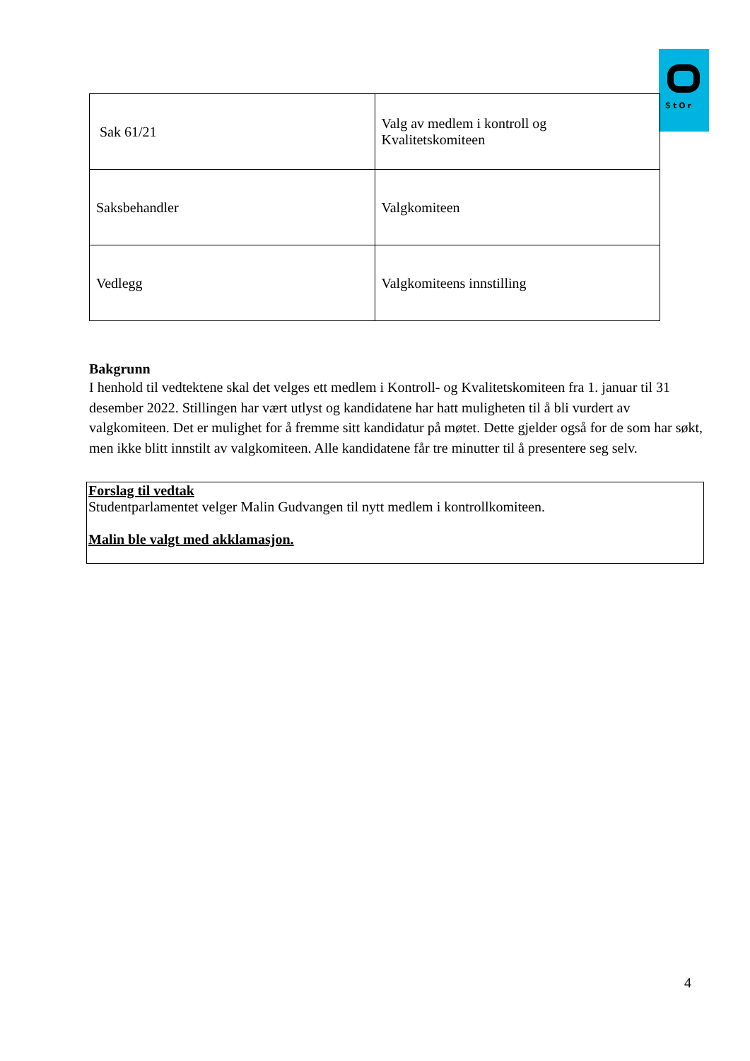StOr
| Sak 61/21 | Valg av medlem i kontroll og Kvalitetskomiteen |
| Saksbehandler | Valgkomiteen |
| Vedlegg | Valgkomiteens innstilling |
Bakgrunn
I henhold til vedtektene skal det velges ett medlem i Kontroll- og Kvalitetskomiteen fra 1. januar til 31 desember 2022. Stillingen har vært utlyst og kandidatene har hatt muligheten til å bli vurdert av valgkomiteen. Det er mulighet for å fremme sitt kandidatur på møtet. Dette gjelder også for de som har søkt, men ikke blitt innstilt av valgkomiteen. Alle kandidatene får tre minutter til å presentere seg selv.
Forslag til vedtak
Studentparlamentet velger Malin Gudvangen til nytt medlem i kontrollkomiteen.
Malin ble valgt med akklamasjon.
4